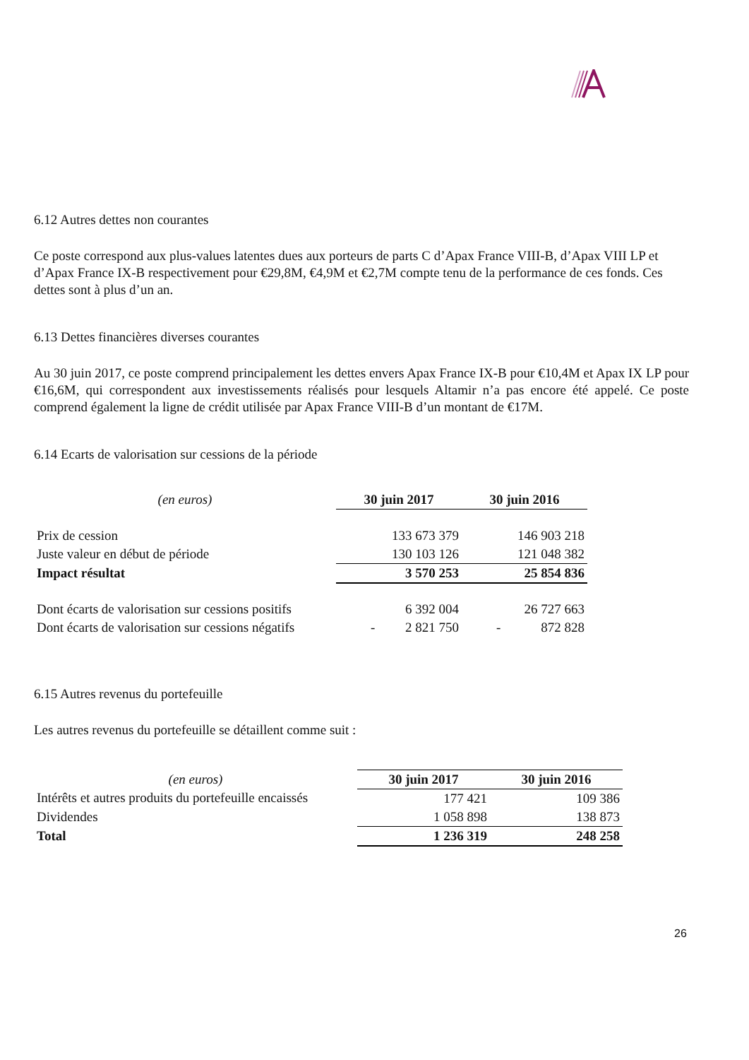6.12 Autres dettes non courantes
Ce poste correspond aux plus-values latentes dues aux porteurs de parts C d’Apax France VIII-B, d’Apax VIII LP et d’Apax France IX-B respectivement pour €29,8M, €4,9M et €2,7M compte tenu de la performance de ces fonds. Ces dettes sont à plus d’un an.
6.13 Dettes financières diverses courantes
Au 30 juin 2017, ce poste comprend principalement les dettes envers Apax France IX-B pour €10,4M et Apax IX LP pour €16,6M, qui correspondent aux investissements réalisés pour lesquels Altamir n’a pas encore été appelé. Ce poste comprend également la ligne de crédit utilisée par Apax France VIII-B d’un montant de €17M.
6.14 Ecarts de valorisation sur cessions de la période
| (en euros) | 30 juin 2017 | 30 juin 2016 |
| --- | --- | --- |
| Prix de cession | 133 673 379 | 146 903 218 |
| Juste valeur en début de période | 130 103 126 | 121 048 382 |
| Impact résultat | 3 570 253 | 25 854 836 |
| Dont écarts de valorisation sur cessions positifs | 6 392 004 | 26 727 663 |
| Dont écarts de valorisation sur cessions négatifs | - 2 821 750 | - 872 828 |
6.15 Autres revenus du portefeuille
Les autres revenus du portefeuille se détaillent comme suit :
| (en euros) | 30 juin 2017 | 30 juin 2016 |
| --- | --- | --- |
| Intérêts et autres produits du portefeuille encaissés | 177 421 | 109 386 |
| Dividendes | 1 058 898 | 138 873 |
| Total | 1 236 319 | 248 258 |
26